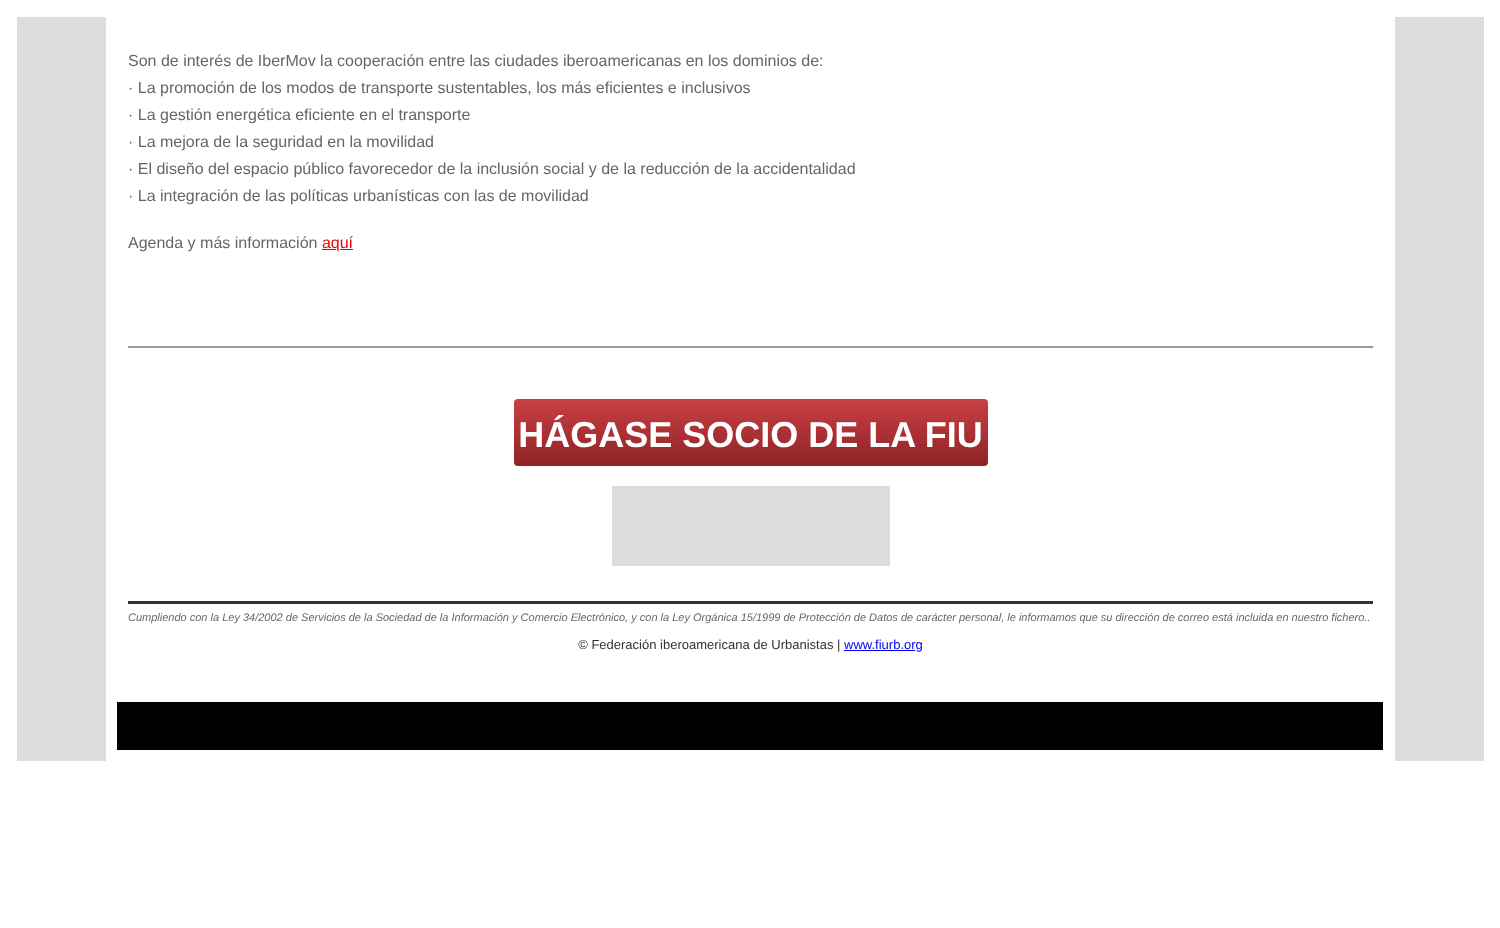Son de interés de IberMov la cooperación entre las ciudades iberoamericanas en los dominios de:
· La promoción de los modos de transporte sustentables, los más eficientes e inclusivos
· La gestión energética eficiente en el transporte
· La mejora de la seguridad en la movilidad
· El diseño del espacio público favorecedor de la inclusión social y de la reducción de la accidentalidad
· La integración de las políticas urbanísticas con las de movilidad
Agenda y más información aquí
HÁGASE SOCIO DE LA FIU
Cumpliendo con la Ley 34/2002 de Servicios de la Sociedad de la Información y Comercio Electrónico, y con la Ley Orgánica 15/1999 de Protección de Datos de carácter personal, le informamos que su dirección de correo está incluida en nuestro fichero..
© Federación iberoamericana de Urbanistas | www.fiurb.org